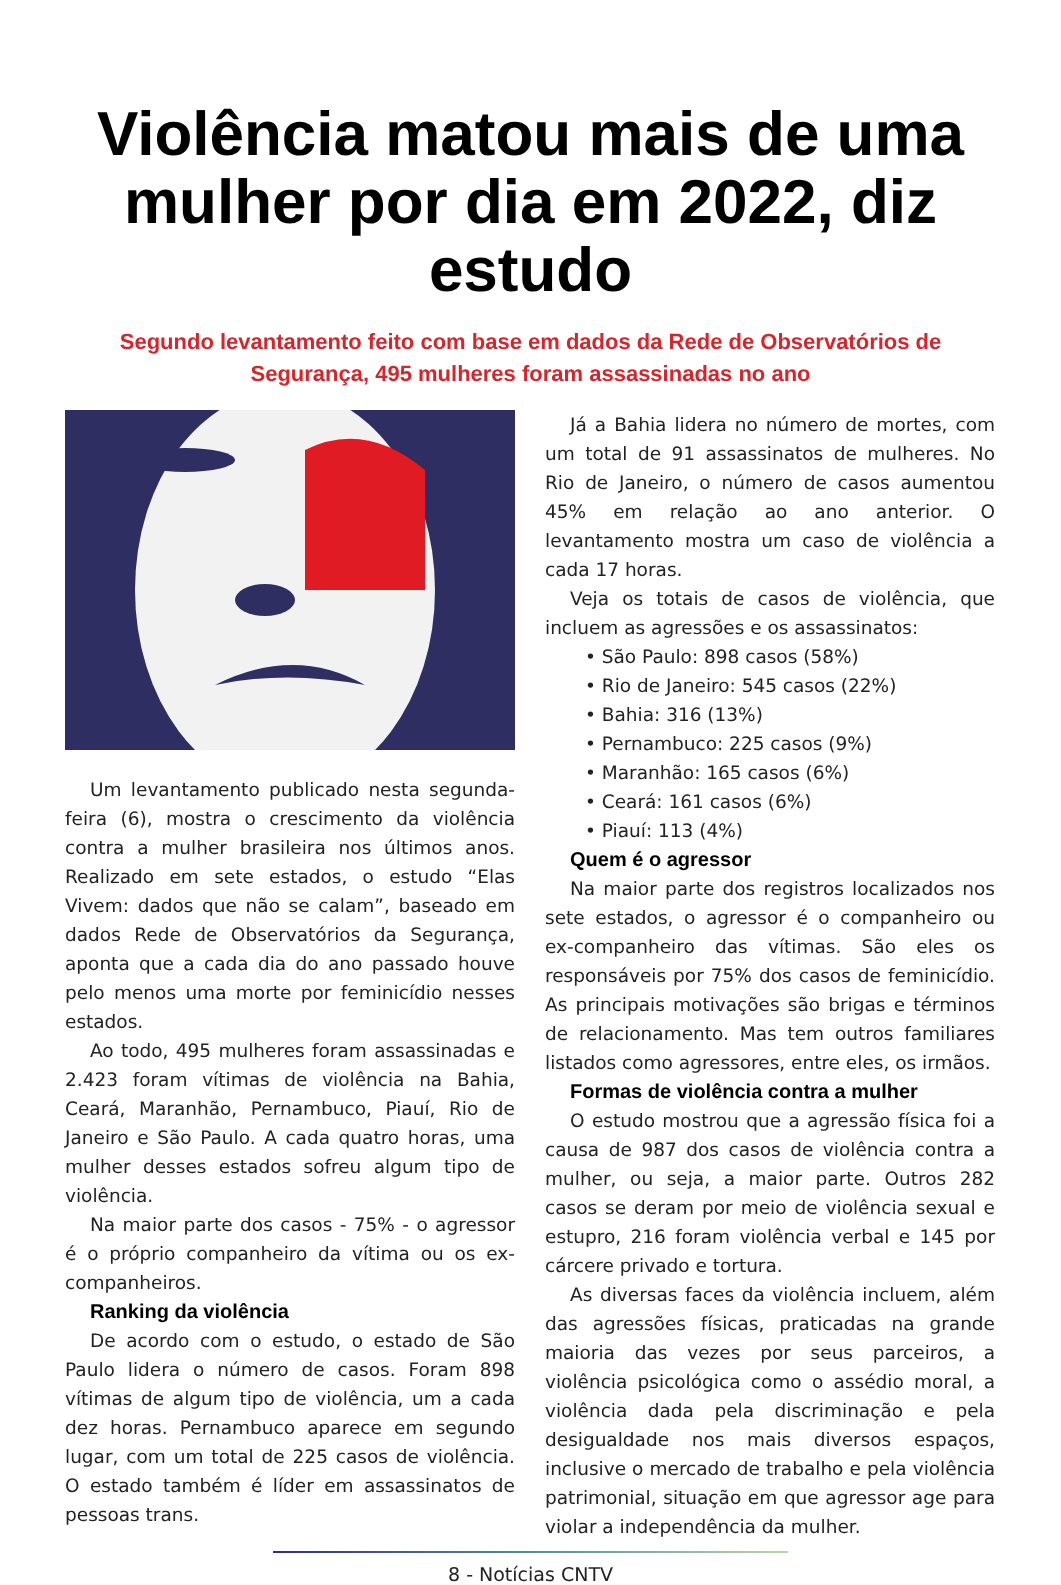Violência matou mais de uma mulher por dia em 2022, diz estudo
Segundo levantamento feito com base em dados da Rede de Observatórios de Segurança, 495 mulheres foram assassinadas no ano
Um levantamento publicado nesta segunda-feira (6), mostra o crescimento da violência contra a mulher brasileira nos últimos anos. Realizado em sete estados, o estudo “Elas Vivem: dados que não se calam”, baseado em dados Rede de Observatórios da Segurança, aponta que a cada dia do ano passado houve pelo menos uma morte por feminicídio nesses estados.
Ao todo, 495 mulheres foram assassinadas e 2.423 foram vítimas de violência na Bahia, Ceará, Maranhão, Pernambuco, Piauí, Rio de Janeiro e São Paulo. A cada quatro horas, uma mulher desses estados sofreu algum tipo de violência.
Na maior parte dos casos - 75% - o agressor é o próprio companheiro da vítima ou os ex-companheiros.
Ranking da violência
De acordo com o estudo, o estado de São Paulo lidera o número de casos. Foram 898 vítimas de algum tipo de violência, um a cada dez horas. Pernambuco aparece em segundo lugar, com um total de 225 casos de violência. O estado também é líder em assassinatos de pessoas trans.
Já a Bahia lidera no número de mortes, com um total de 91 assassinatos de mulheres. No Rio de Janeiro, o número de casos aumentou 45% em relação ao ano anterior. O levantamento mostra um caso de violência a cada 17 horas.
Veja os totais de casos de violência, que incluem as agressões e os assassinatos:
• São Paulo: 898 casos (58%)
• Rio de Janeiro: 545 casos (22%)
• Bahia: 316 (13%)
• Pernambuco: 225 casos (9%)
• Maranhão: 165 casos (6%)
• Ceará: 161 casos (6%)
• Piauí: 113 (4%)
Quem é o agressor
Na maior parte dos registros localizados nos sete estados, o agressor é o companheiro ou ex-companheiro das vítimas. São eles os responsáveis por 75% dos casos de feminicídio. As principais motivações são brigas e términos de relacionamento. Mas tem outros familiares listados como agressores, entre eles, os irmãos.
Formas de violência contra a mulher
O estudo mostrou que a agressão física foi a causa de 987 dos casos de violência contra a mulher, ou seja, a maior parte. Outros 282 casos se deram por meio de violência sexual e estupro, 216 foram violência verbal e 145 por cárcere privado e tortura.
As diversas faces da violência incluem, além das agressões físicas, praticadas na grande maioria das vezes por seus parceiros, a violência psicológica como o assédio moral, a violência dada pela discriminação e pela desigualdade nos mais diversos espaços, inclusive o mercado de trabalho e pela violência patrimonial, situação em que agressor age para violar a independência da mulher.
8 - Notícias CNTV